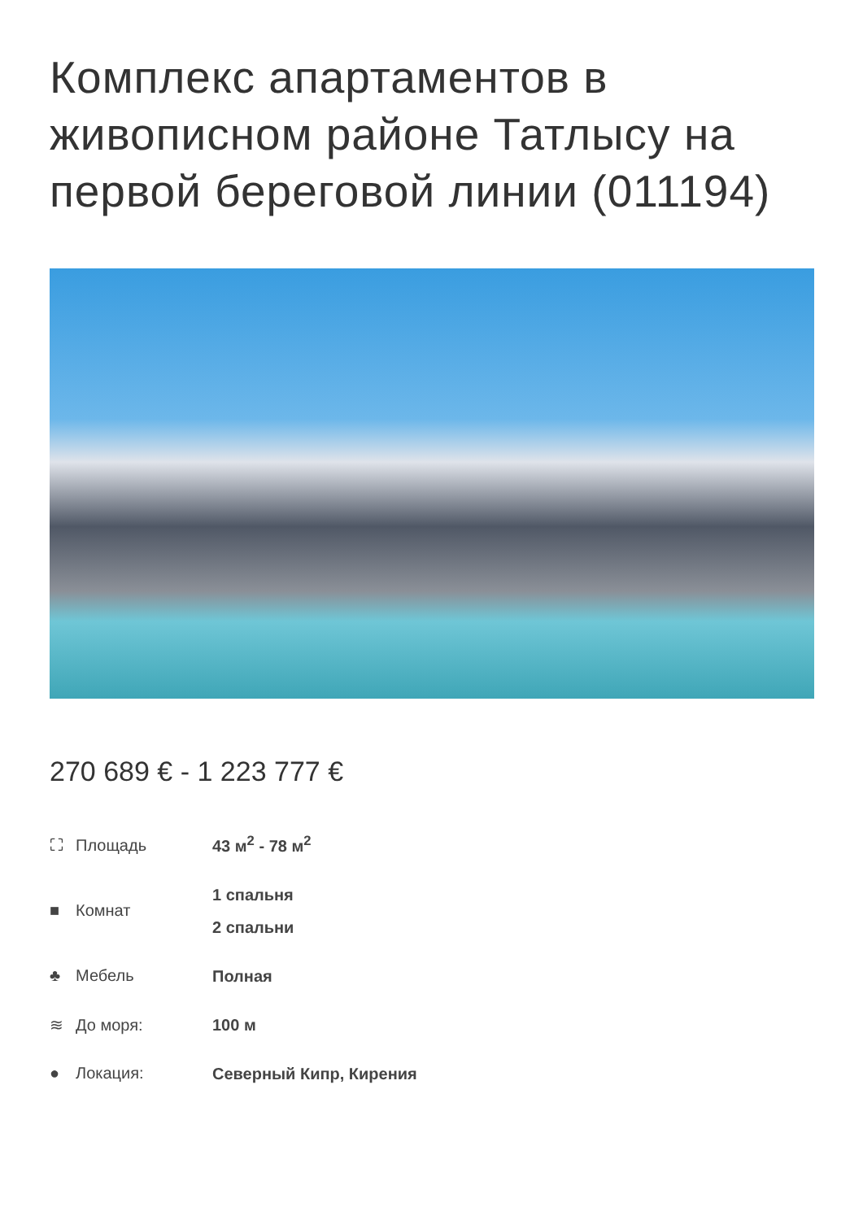Комплекс апартаментов в живописном районе Татлысу на первой береговой линии (011194)
270 689 € - 1 223 777 €
| ⛶ Площадь | 43 м<sup>2</sup> - 78 м<sup>2</sup> |
| ■ Комнат | 1 спальня 2 спальни |
| ♣ Мебель | Полная |
| ≋ До моря: | 100 м |
| ● Локация: | Северный Кипр, Кирения |